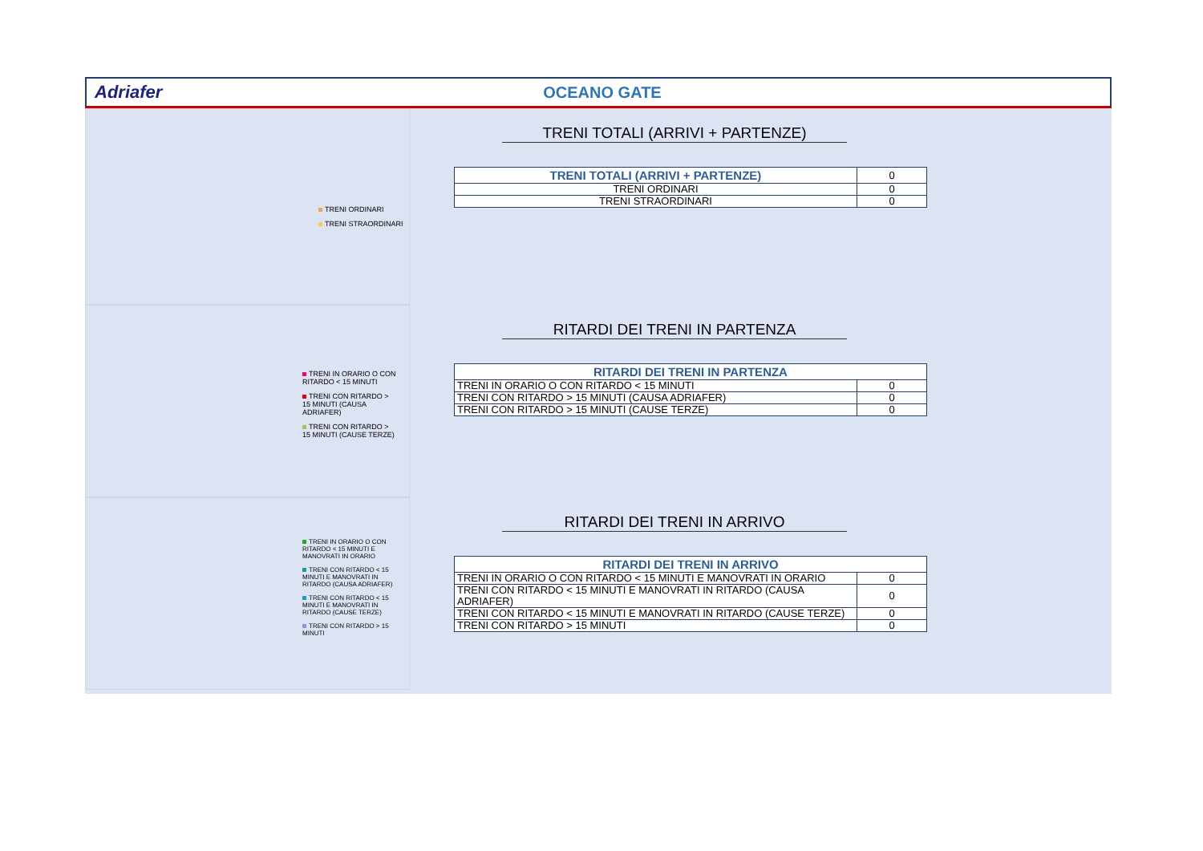Adriafer OCEANO GATE
TRENI ORDINARI
TRENI STRAORDINARI
TRENI TOTALI (ARRIVI + PARTENZE)
| TRENI TOTALI (ARRIVI + PARTENZE) | 0 |
| TRENI ORDINARI | 0 |
| TRENI STRAORDINARI | 0 |
TRENI IN ORARIO O CON RITARDO < 15 MINUTI
TRENI CON RITARDO > 15 MINUTI (CAUSA ADRIAFER)
TRENI CON RITARDO > 15 MINUTI (CAUSE TERZE)
RITARDI DEI TRENI IN PARTENZA
| RITARDI DEI TRENI IN PARTENZA | |
| --- | --- |
| TRENI IN ORARIO O CON RITARDO < 15 MINUTI | 0 |
| TRENI CON RITARDO > 15 MINUTI (CAUSA ADRIAFER) | 0 |
| TRENI CON RITARDO > 15 MINUTI (CAUSE TERZE) | 0 |
TRENI IN ORARIO O CON RITARDO < 15 MINUTI E MANOVRATI IN ORARIO
TRENI CON RITARDO < 15 MINUTI E MANOVRATI IN RITARDO (CAUSA ADRIAFER)
TRENI CON RITARDO < 15 MINUTI E MANOVRATI IN RITARDO (CAUSE TERZE)
TRENI CON RITARDO > 15 MINUTI
RITARDI DEI TRENI IN ARRIVO
| RITARDI DEI TRENI IN ARRIVO | |
| --- | --- |
| TRENI IN ORARIO O CON RITARDO < 15 MINUTI E MANOVRATI IN ORARIO | 0 |
| TRENI CON RITARDO < 15 MINUTI E MANOVRATI IN RITARDO (CAUSA ADRIAFER) | 0 |
| TRENI CON RITARDO < 15 MINUTI E MANOVRATI IN RITARDO (CAUSE TERZE) | 0 |
| TRENI CON RITARDO > 15 MINUTI | 0 |